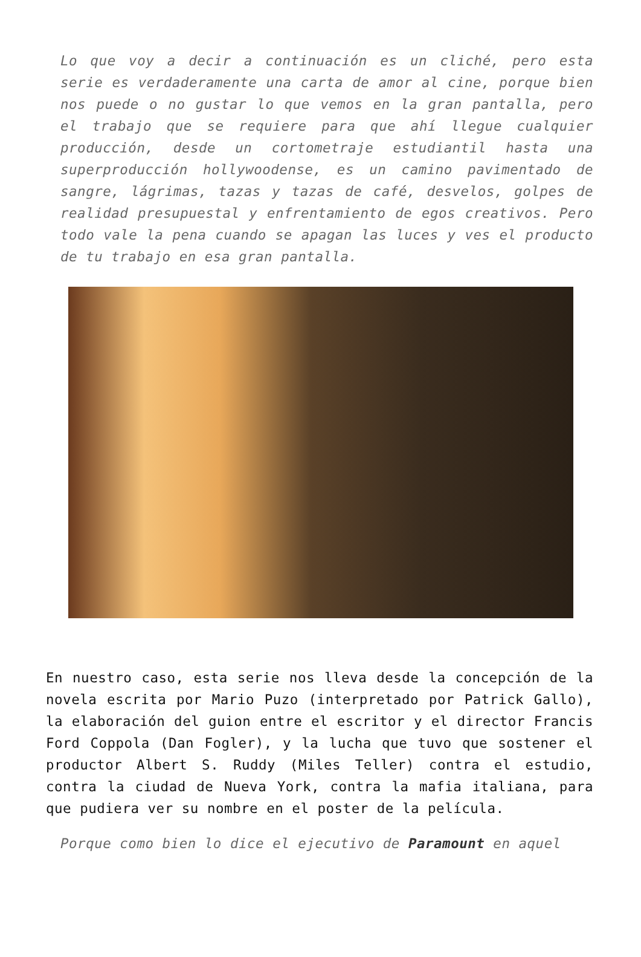Lo que voy a decir a continuación es un cliché, pero esta serie es verdaderamente una carta de amor al cine, porque bien nos puede o no gustar lo que vemos en la gran pantalla, pero el trabajo que se requiere para que ahí llegue cualquier producción, desde un cortometraje estudiantil hasta una superproducción hollywoodense, es un camino pavimentado de sangre, lágrimas, tazas y tazas de café, desvelos, golpes de realidad presupuestal y enfrentamiento de egos creativos. Pero todo vale la pena cuando se apagan las luces y ves el producto de tu trabajo en esa gran pantalla.
En nuestro caso, esta serie nos lleva desde la concepción de la novela escrita por Mario Puzo (interpretado por Patrick Gallo), la elaboración del guion entre el escritor y el director Francis Ford Coppola (Dan Fogler), y la lucha que tuvo que sostener el productor Albert S. Ruddy (Miles Teller) contra el estudio, contra la ciudad de Nueva York, contra la mafia italiana, para que pudiera ver su nombre en el poster de la película.
Porque como bien lo dice el ejecutivo de Paramount en aquel